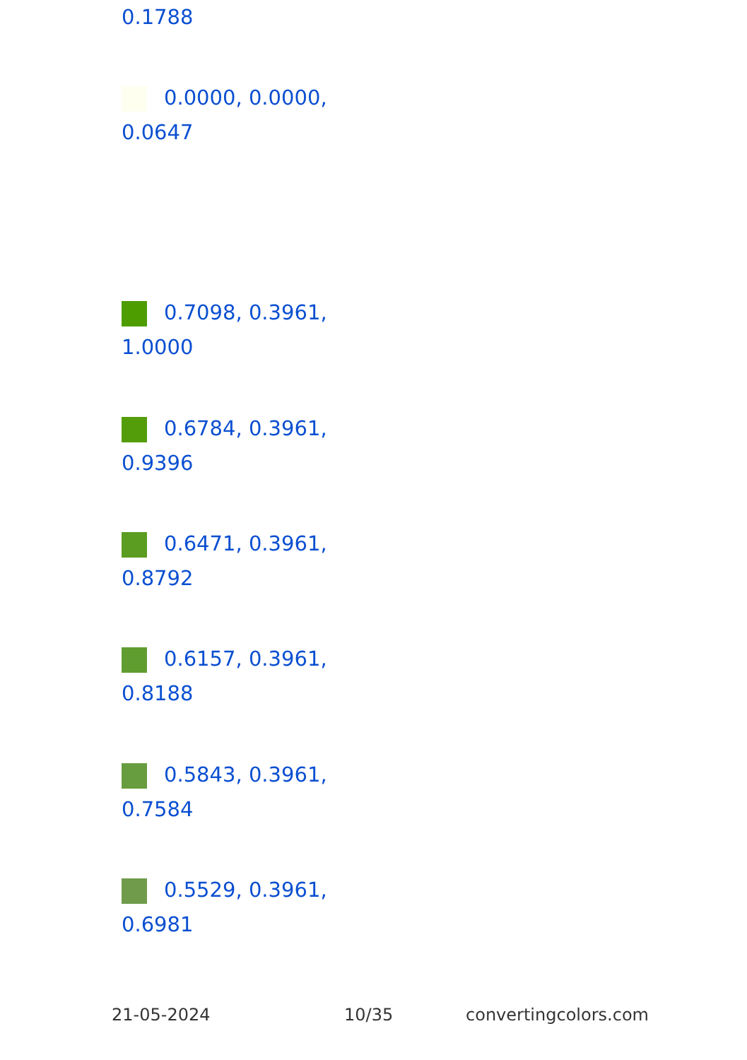0.1788
0.0000, 0.0000, 0.0647
0.7098, 0.3961, 1.0000
0.6784, 0.3961, 0.9396
0.6471, 0.3961, 0.8792
0.6157, 0.3961, 0.8188
0.5843, 0.3961, 0.7584
0.5529, 0.3961, 0.6981
21-05-2024 10/35 convertingcolors.com